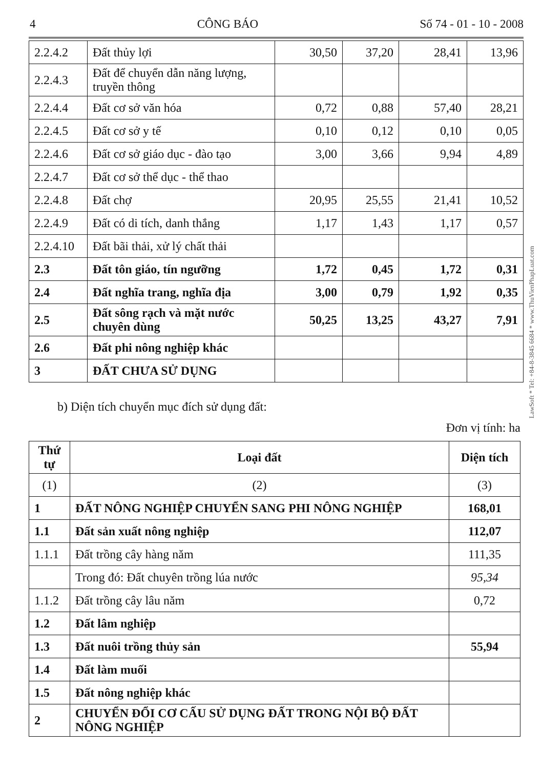4 CÔNG BÁO Số 74 - 01 - 10 - 2008
| 2.2.4.2 | Đất thủy lợi | 30,50 | 37,20 | 28,41 | 13,96 |
| 2.2.4.3 | Đất để chuyển dẫn năng lượng, truyền thông | | | | |
| 2.2.4.4 | Đất cơ sở văn hóa | 0,72 | 0,88 | 57,40 | 28,21 |
| 2.2.4.5 | Đất cơ sở y tế | 0,10 | 0,12 | 0,10 | 0,05 |
| 2.2.4.6 | Đất cơ sở giáo dục - đào tạo | 3,00 | 3,66 | 9,94 | 4,89 |
| 2.2.4.7 | Đất cơ sở thể dục - thể thao | | | | |
| 2.2.4.8 | Đất chợ | 20,95 | 25,55 | 21,41 | 10,52 |
| 2.2.4.9 | Đất có di tích, danh thắng | 1,17 | 1,43 | 1,17 | 0,57 |
| 2.2.4.10 | Đất bãi thải, xử lý chất thải | | | | |
| 2.3 | Đất tôn giáo, tín ngưỡng | 1,72 | 0,45 | 1,72 | 0,31 |
| 2.4 | Đất nghĩa trang, nghĩa địa | 3,00 | 0,79 | 1,92 | 0,35 |
| 2.5 | Đất sông rạch và mặt nước chuyên dùng | 50,25 | 13,25 | 43,27 | 7,91 |
| 2.6 | Đất phi nông nghiệp khác | | | | |
| 3 | ĐẤT CHƯA SỬ DỤNG | | | | |
b) Diện tích chuyển mục đích sử dụng đất:
Đơn vị tính: ha
| Thứ tự | Loại đất | Diện tích |
| (1) | (2) | (3) |
| 1 | ĐẤT NÔNG NGHIỆP CHUYỂN SANG PHI NÔNG NGHIỆP | 168,01 |
| 1.1 | Đất sản xuất nông nghiệp | 112,07 |
| 1.1.1 | Đất trồng cây hàng năm | 111,35 |
| | Trong đó: Đất chuyên trồng lúa nước | 95,34 |
| 1.1.2 | Đất trồng cây lâu năm | 0,72 |
| 1.2 | Đất lâm nghiệp | |
| 1.3 | Đất nuôi trồng thủy sản | 55,94 |
| 1.4 | Đất làm muối | |
| 1.5 | Đất nông nghiệp khác | |
| 2 | CHUYỂN ĐỔI CƠ CẤU SỬ DỤNG ĐẤT TRONG NỘI BỘ ĐẤT NÔNG NGHIỆP | |
LawSoft * Tel: +84-8-3845 6684 * www.ThuVienPhapLuat.com